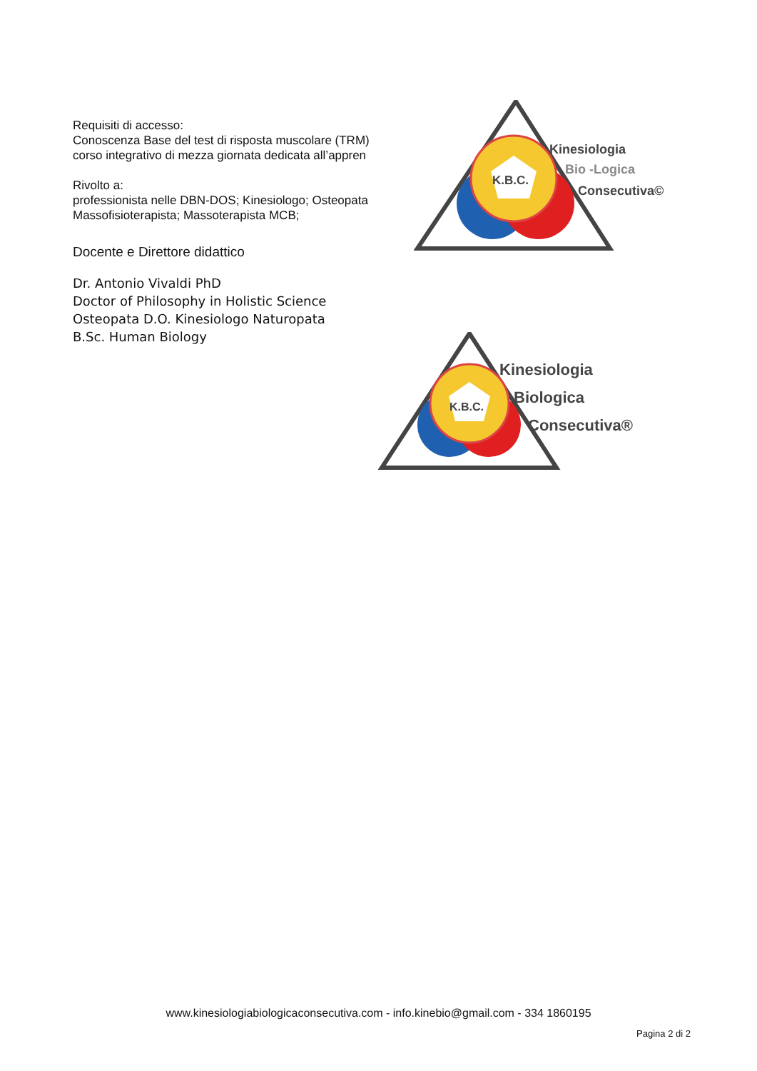Requisiti di accesso:
Conoscenza Base del test di risposta muscolare (TRM)
corso integrativo di mezza giornata dedicata all’appren
Rivolto a:
professionista nelle DBN-DOS; Kinesiologo; Osteopata
Massofisioterapista; Massoterapista MCB;
Docente e Direttore didattico
Dr. Antonio Vivaldi PhD
Doctor of Philosophy in Holistic Science
Osteopata D.O. Kinesiologo Naturopata
B.Sc. Human Biology
K.B.C.
Kinesiologia
Bio -Logica
Consecutiva©
K.B.C.
Kinesiologia
Biologica
Consecutiva®
www.kinesiologiabiologicaconsecutiva.com - info.kinebio@gmail.com - 334 1860195
Pagina 2 di 2